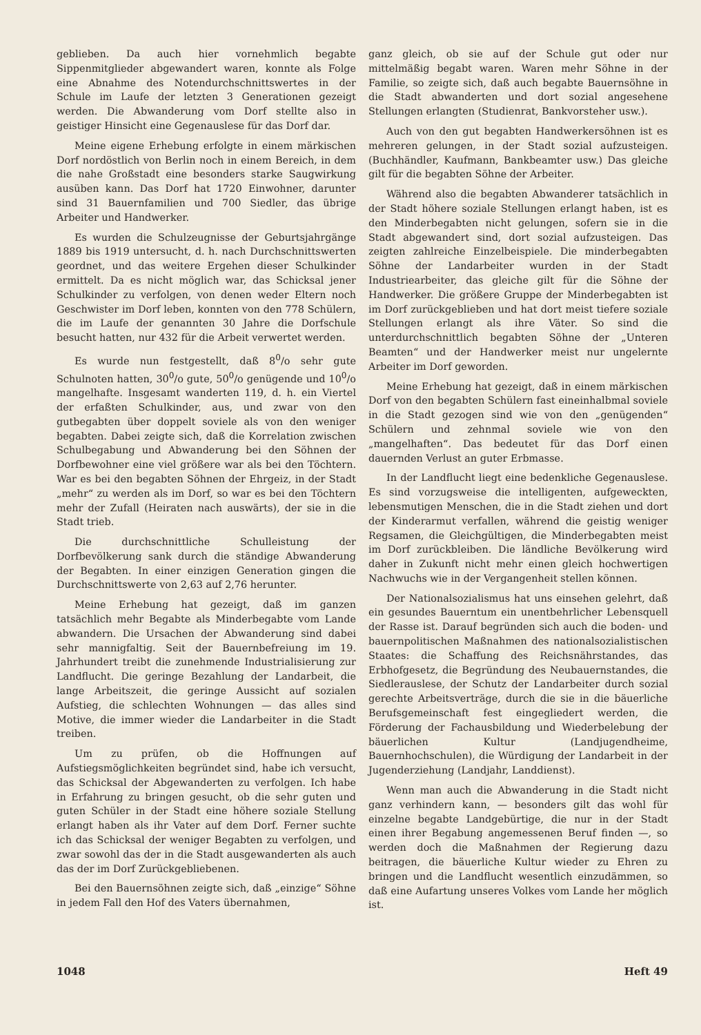geblieben. Da auch hier vornehmlich begabte Sippenmitglieder abgewandert waren, konnte als Folge eine Abnahme des Notendurchschnittswertes in der Schule im Laufe der letzten 3 Generationen gezeigt werden. Die Abwanderung vom Dorf stellte also in geistiger Hinsicht eine Gegenauslese für das Dorf dar.
Meine eigene Erhebung erfolgte in einem märkischen Dorf nordöstlich von Berlin noch in einem Bereich, in dem die nahe Großstadt eine besonders starke Saugwirkung ausüben kann. Das Dorf hat 1720 Einwohner, darunter sind 31 Bauernfamilien und 700 Siedler, das übrige Arbeiter und Handwerker.
Es wurden die Schulzeugnisse der Geburtsjahrgänge 1889 bis 1919 untersucht, d. h. nach Durchschnittswerten geordnet, und das weitere Ergehen dieser Schulkinder ermittelt. Da es nicht möglich war, das Schicksal jener Schulkinder zu verfolgen, von denen weder Eltern noch Geschwister im Dorf leben, konnten von den 778 Schülern, die im Laufe der genannten 30 Jahre die Dorfschule besucht hatten, nur 432 für die Arbeit verwertet werden.
Es wurde nun festgestellt, daß 8<sup>0</sup>/o sehr gute Schulnoten hatten, 30<sup>0</sup>/o gute, 50<sup>0</sup>/o genügende und 10<sup>0</sup>/o mangelhafte. Insgesamt wanderten 119, d. h. ein Viertel der erfaßten Schulkinder, aus, und zwar von den gutbegabten über doppelt soviele als von den weniger begabten. Dabei zeigte sich, daß die Korrelation zwischen Schulbegabung und Abwanderung bei den Söhnen der Dorfbewohner eine viel größere war als bei den Töchtern. War es bei den begabten Söhnen der Ehrgeiz, in der Stadt „mehr“ zu werden als im Dorf, so war es bei den Töchtern mehr der Zufall (Heiraten nach auswärts), der sie in die Stadt trieb.
Die durchschnittliche Schulleistung der Dorfbevölkerung sank durch die ständige Abwanderung der Begabten. In einer einzigen Generation gingen die Durchschnittswerte von 2,63 auf 2,76 herunter.
Meine Erhebung hat gezeigt, daß im ganzen tatsächlich mehr Begabte als Minderbegabte vom Lande abwandern. Die Ursachen der Abwanderung sind dabei sehr mannigfaltig. Seit der Bauernbefreiung im 19. Jahrhundert treibt die zunehmende Industrialisierung zur Landflucht. Die geringe Bezahlung der Landarbeit, die lange Arbeitszeit, die geringe Aussicht auf sozialen Aufstieg, die schlechten Wohnungen — das alles sind Motive, die immer wieder die Landarbeiter in die Stadt treiben.
Um zu prüfen, ob die Hoffnungen auf Aufstiegsmöglichkeiten begründet sind, habe ich versucht, das Schicksal der Abgewanderten zu verfolgen. Ich habe in Erfahrung zu bringen gesucht, ob die sehr guten und guten Schüler in der Stadt eine höhere soziale Stellung erlangt haben als ihr Vater auf dem Dorf. Ferner suchte ich das Schicksal der weniger Begabten zu verfolgen, und zwar sowohl das der in die Stadt ausgewanderten als auch das der im Dorf Zurückgebliebenen.
Bei den Bauernsöhnen zeigte sich, daß „einzige“ Söhne in jedem Fall den Hof des Vaters übernahmen,
ganz gleich, ob sie auf der Schule gut oder nur mittelmäßig begabt waren. Waren mehr Söhne in der Familie, so zeigte sich, daß auch begabte Bauernsöhne in die Stadt abwanderten und dort sozial angesehene Stellungen erlangten (Studienrat, Bankvorsteher usw.).
Auch von den gut begabten Handwerkersöhnen ist es mehreren gelungen, in der Stadt sozial aufzusteigen. (Buchhändler, Kaufmann, Bankbeamter usw.) Das gleiche gilt für die begabten Söhne der Arbeiter.
Während also die begabten Abwanderer tatsächlich in der Stadt höhere soziale Stellungen erlangt haben, ist es den Minderbegabten nicht gelungen, sofern sie in die Stadt abgewandert sind, dort sozial aufzusteigen. Das zeigten zahlreiche Einzelbeispiele. Die minderbegabten Söhne der Landarbeiter wurden in der Stadt Industriearbeiter, das gleiche gilt für die Söhne der Handwerker. Die größere Gruppe der Minderbegabten ist im Dorf zurückgeblieben und hat dort meist tiefere soziale Stellungen erlangt als ihre Väter. So sind die unterdurchschnittlich begabten Söhne der „Unteren Beamten“ und der Handwerker meist nur ungelernte Arbeiter im Dorf geworden.
Meine Erhebung hat gezeigt, daß in einem märkischen Dorf von den begabten Schülern fast eineinhalbmal soviele in die Stadt gezogen sind wie von den „genügenden“ Schülern und zehnmal soviele wie von den „mangelhaften“. Das bedeutet für das Dorf einen dauernden Verlust an guter Erbmasse.
In der Landflucht liegt eine bedenkliche Gegenauslese. Es sind vorzugsweise die intelligenten, aufgeweckten, lebensmutigen Menschen, die in die Stadt ziehen und dort der Kinderarmut verfallen, während die geistig weniger Regsamen, die Gleichgültigen, die Minderbegabten meist im Dorf zurückbleiben. Die ländliche Bevölkerung wird daher in Zukunft nicht mehr einen gleich hochwertigen Nachwuchs wie in der Vergangenheit stellen können.
Der Nationalsozialismus hat uns einsehen gelehrt, daß ein gesundes Bauerntum ein unentbehrlicher Lebensquell der Rasse ist. Darauf begründen sich auch die boden- und bauernpolitischen Maßnahmen des nationalsozialistischen Staates: die Schaffung des Reichsnährstandes, das Erbhofgesetz, die Begründung des Neubauernstandes, die Siedlerauslese, der Schutz der Landarbeiter durch sozial gerechte Arbeitsverträge, durch die sie in die bäuerliche Berufsgemeinschaft fest eingegliedert werden, die Förderung der Fachausbildung und Wiederbelebung der bäuerlichen Kultur (Landjugendheime, Bauernhochschulen), die Würdigung der Landarbeit in der Jugenderziehung (Landjahr, Landdienst).
Wenn man auch die Abwanderung in die Stadt nicht ganz verhindern kann, — besonders gilt das wohl für einzelne begabte Landgebürtige, die nur in der Stadt einen ihrer Begabung angemessenen Beruf finden —, so werden doch die Maßnahmen der Regierung dazu beitragen, die bäuerliche Kultur wieder zu Ehren zu bringen und die Landflucht wesentlich einzudämmen, so daß eine Aufartung unseres Volkes vom Lande her möglich ist.
1048 Heft 49